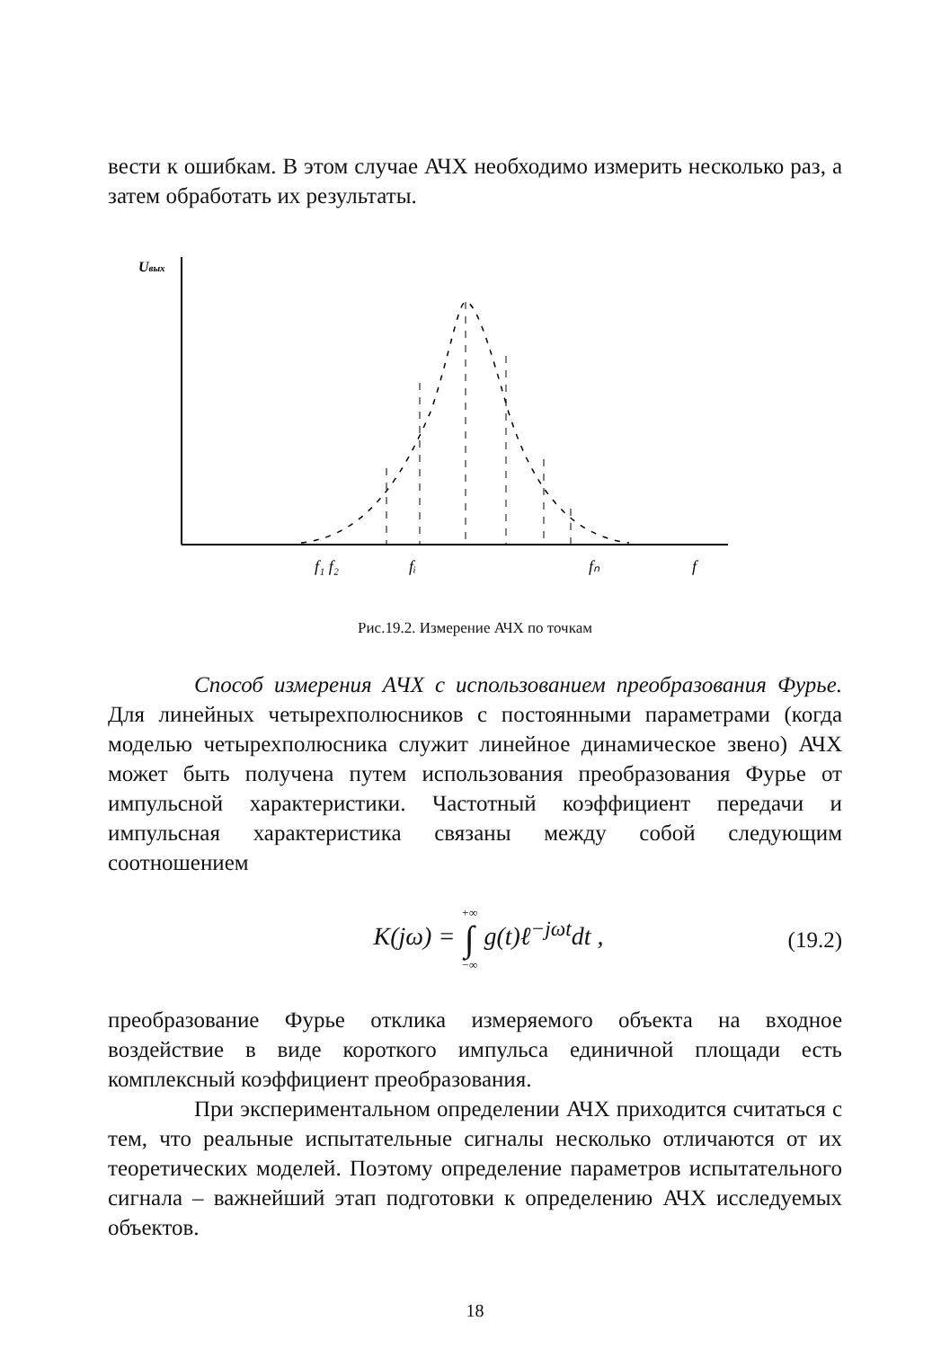вести к ошибкам. В этом случае АЧХ необходимо измерить несколько раз, а затем обработать их результаты.
Uвых
f₁ f₂
fᵢ
fₙ
f
Рис.19.2. Измерение АЧХ по точкам
Способ измерения АЧХ с использованием преобразования Фурье. Для линейных четырехполюсников с постоянными параметрами (когда моделью четырехполюсника служит линейное динамическое звено) АЧХ может быть получена путем использования преобразования Фурье от импульсной характеристики. Частотный коэффициент передачи и импульсная характеристика связаны между собой следующим соотношением
K(jω) = +∞
∫
−∞ g(t)ℓ<sup>−jωt</sup>dt ,
(19.2)
преобразование Фурье отклика измеряемого объекта на входное воздействие в виде короткого импульса единичной площади есть комплексный коэффициент преобразования.
При экспериментальном определении АЧХ приходится считаться с тем, что реальные испытательные сигналы несколько отличаются от их теоретических моделей. Поэтому определение параметров испытательного сигнала – важнейший этап подготовки к определению АЧХ исследуемых объектов.
18